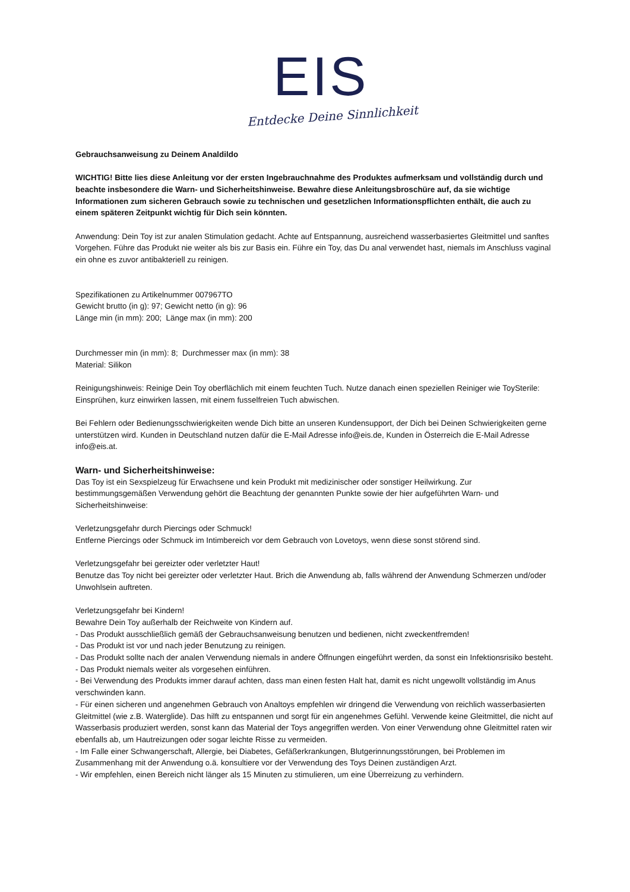EIS
Entdecke Deine Sinnlichkeit
Gebrauchsanweisung zu Deinem Analdildo
WICHTIG! Bitte lies diese Anleitung vor der ersten Ingebrauchnahme des Produktes aufmerksam und vollständig durch und beachte insbesondere die Warn- und Sicherheitshinweise. Bewahre diese Anleitungsbroschüre auf, da sie wichtige Informationen zum sicheren Gebrauch sowie zu technischen und gesetzlichen Informationspflichten enthält, die auch zu einem späteren Zeitpunkt wichtig für Dich sein könnten.
Anwendung: Dein Toy ist zur analen Stimulation gedacht. Achte auf Entspannung, ausreichend wasserbasiertes Gleitmittel und sanftes Vorgehen. Führe das Produkt nie weiter als bis zur Basis ein. Führe ein Toy, das Du anal verwendet hast, niemals im Anschluss vaginal ein ohne es zuvor antibakteriell zu reinigen.
Spezifikationen zu Artikelnummer 007967TO
Gewicht brutto (in g): 97; Gewicht netto (in g): 96
Länge min (in mm): 200; Länge max (in mm): 200
Durchmesser min (in mm): 8; Durchmesser max (in mm): 38
Material: Silikon
Reinigungshinweis: Reinige Dein Toy oberflächlich mit einem feuchten Tuch. Nutze danach einen speziellen Reiniger wie ToySterile: Einsprühen, kurz einwirken lassen, mit einem fusselfreien Tuch abwischen.
Bei Fehlern oder Bedienungsschwierigkeiten wende Dich bitte an unseren Kundensupport, der Dich bei Deinen Schwierigkeiten gerne unterstützen wird. Kunden in Deutschland nutzen dafür die E-Mail Adresse info@eis.de, Kunden in Österreich die E-Mail Adresse info@eis.at.
Warn- und Sicherheitshinweise:
Das Toy ist ein Sexspielzeug für Erwachsene und kein Produkt mit medizinischer oder sonstiger Heilwirkung. Zur bestimmungsgemäßen Verwendung gehört die Beachtung der genannten Punkte sowie der hier aufgeführten Warn- und Sicherheitshinweise:
Verletzungsgefahr durch Piercings oder Schmuck!
Entferne Piercings oder Schmuck im Intimbereich vor dem Gebrauch von Lovetoys, wenn diese sonst störend sind.
Verletzungsgefahr bei gereizter oder verletzter Haut!
Benutze das Toy nicht bei gereizter oder verletzter Haut. Brich die Anwendung ab, falls während der Anwendung Schmerzen und/oder Unwohlsein auftreten.
Verletzungsgefahr bei Kindern!
Bewahre Dein Toy außerhalb der Reichweite von Kindern auf.
- Das Produkt ausschließlich gemäß der Gebrauchsanweisung benutzen und bedienen, nicht zweckentfremden!
- Das Produkt ist vor und nach jeder Benutzung zu reinigen.
- Das Produkt sollte nach der analen Verwendung niemals in andere Öffnungen eingeführt werden, da sonst ein Infektionsrisiko besteht.
- Das Produkt niemals weiter als vorgesehen einführen.
- Bei Verwendung des Produkts immer darauf achten, dass man einen festen Halt hat, damit es nicht ungewollt vollständig im Anus verschwinden kann.
- Für einen sicheren und angenehmen Gebrauch von Analtoys empfehlen wir dringend die Verwendung von reichlich wasserbasierten Gleitmittel (wie z.B. Waterglide). Das hilft zu entspannen und sorgt für ein angenehmes Gefühl. Verwende keine Gleitmittel, die nicht auf Wasserbasis produziert werden, sonst kann das Material der Toys angegriffen werden. Von einer Verwendung ohne Gleitmittel raten wir ebenfalls ab, um Hautreizungen oder sogar leichte Risse zu vermeiden.
- Im Falle einer Schwangerschaft, Allergie, bei Diabetes, Gefäßerkrankungen, Blutgerinnungsstörungen, bei Problemen im Zusammenhang mit der Anwendung o.ä. konsultiere vor der Verwendung des Toys Deinen zuständigen Arzt.
- Wir empfehlen, einen Bereich nicht länger als 15 Minuten zu stimulieren, um eine Überreizung zu verhindern.